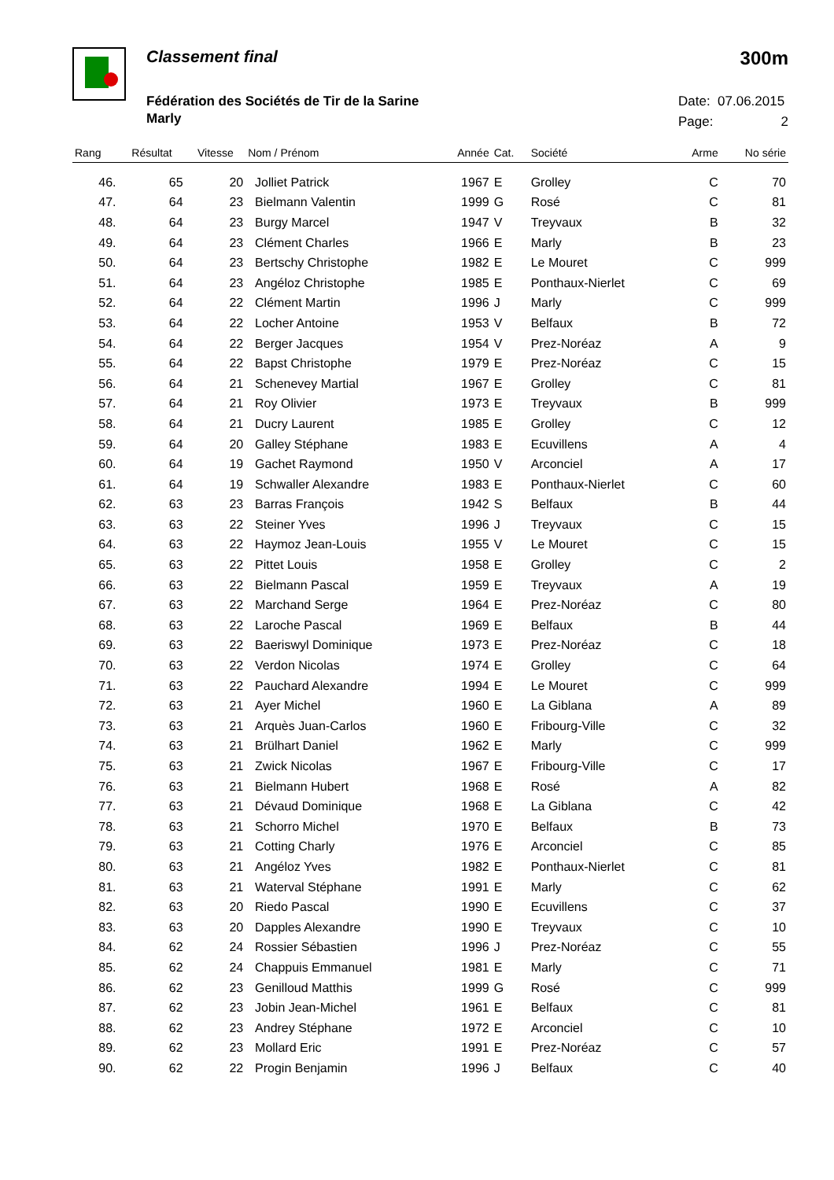Classement final
Fédération des Sociétés de Tir de la Sarine
Marly
300m
Date: 07.06.2015
Page: 2
| Rang | Résultat | Vitesse | Nom / Prénom | Année | Cat. | Société | Arme | No série |
| --- | --- | --- | --- | --- | --- | --- | --- | --- |
| 46. | 65 | 20 | Jolliet Patrick | 1967 | E | Grolley | C | 70 |
| 47. | 64 | 23 | Bielmann Valentin | 1999 | G | Rosé | C | 81 |
| 48. | 64 | 23 | Burgy Marcel | 1947 | V | Treyvaux | B | 32 |
| 49. | 64 | 23 | Clément Charles | 1966 | E | Marly | B | 23 |
| 50. | 64 | 23 | Bertschy Christophe | 1982 | E | Le Mouret | C | 999 |
| 51. | 64 | 23 | Angéloz Christophe | 1985 | E | Ponthaux-Nierlet | C | 69 |
| 52. | 64 | 22 | Clément Martin | 1996 | J | Marly | C | 999 |
| 53. | 64 | 22 | Locher Antoine | 1953 | V | Belfaux | B | 72 |
| 54. | 64 | 22 | Berger Jacques | 1954 | V | Prez-Noréaz | A | 9 |
| 55. | 64 | 22 | Bapst Christophe | 1979 | E | Prez-Noréaz | C | 15 |
| 56. | 64 | 21 | Schenevey Martial | 1967 | E | Grolley | C | 81 |
| 57. | 64 | 21 | Roy Olivier | 1973 | E | Treyvaux | B | 999 |
| 58. | 64 | 21 | Ducry Laurent | 1985 | E | Grolley | C | 12 |
| 59. | 64 | 20 | Galley Stéphane | 1983 | E | Ecuvillens | A | 4 |
| 60. | 64 | 19 | Gachet Raymond | 1950 | V | Arconciel | A | 17 |
| 61. | 64 | 19 | Schwaller Alexandre | 1983 | E | Ponthaux-Nierlet | C | 60 |
| 62. | 63 | 23 | Barras François | 1942 | S | Belfaux | B | 44 |
| 63. | 63 | 22 | Steiner Yves | 1996 | J | Treyvaux | C | 15 |
| 64. | 63 | 22 | Haymoz Jean-Louis | 1955 | V | Le Mouret | C | 15 |
| 65. | 63 | 22 | Pittet Louis | 1958 | E | Grolley | C | 2 |
| 66. | 63 | 22 | Bielmann Pascal | 1959 | E | Treyvaux | A | 19 |
| 67. | 63 | 22 | Marchand Serge | 1964 | E | Prez-Noréaz | C | 80 |
| 68. | 63 | 22 | Laroche Pascal | 1969 | E | Belfaux | B | 44 |
| 69. | 63 | 22 | Baeriswyl Dominique | 1973 | E | Prez-Noréaz | C | 18 |
| 70. | 63 | 22 | Verdon Nicolas | 1974 | E | Grolley | C | 64 |
| 71. | 63 | 22 | Pauchard Alexandre | 1994 | E | Le Mouret | C | 999 |
| 72. | 63 | 21 | Ayer Michel | 1960 | E | La Giblana | A | 89 |
| 73. | 63 | 21 | Arquès Juan-Carlos | 1960 | E | Fribourg-Ville | C | 32 |
| 74. | 63 | 21 | Brülhart Daniel | 1962 | E | Marly | C | 999 |
| 75. | 63 | 21 | Zwick Nicolas | 1967 | E | Fribourg-Ville | C | 17 |
| 76. | 63 | 21 | Bielmann Hubert | 1968 | E | Rosé | A | 82 |
| 77. | 63 | 21 | Dévaud Dominique | 1968 | E | La Giblana | C | 42 |
| 78. | 63 | 21 | Schorro Michel | 1970 | E | Belfaux | B | 73 |
| 79. | 63 | 21 | Cotting Charly | 1976 | E | Arconciel | C | 85 |
| 80. | 63 | 21 | Angéloz Yves | 1982 | E | Ponthaux-Nierlet | C | 81 |
| 81. | 63 | 21 | Waterval Stéphane | 1991 | E | Marly | C | 62 |
| 82. | 63 | 20 | Riedo Pascal | 1990 | E | Ecuvillens | C | 37 |
| 83. | 63 | 20 | Dapples Alexandre | 1990 | E | Treyvaux | C | 10 |
| 84. | 62 | 24 | Rossier Sébastien | 1996 | J | Prez-Noréaz | C | 55 |
| 85. | 62 | 24 | Chappuis Emmanuel | 1981 | E | Marly | C | 71 |
| 86. | 62 | 23 | Genilloud Matthis | 1999 | G | Rosé | C | 999 |
| 87. | 62 | 23 | Jobin Jean-Michel | 1961 | E | Belfaux | C | 81 |
| 88. | 62 | 23 | Andrey Stéphane | 1972 | E | Arconciel | C | 10 |
| 89. | 62 | 23 | Mollard Eric | 1991 | E | Prez-Noréaz | C | 57 |
| 90. | 62 | 22 | Progin Benjamin | 1996 | J | Belfaux | C | 40 |